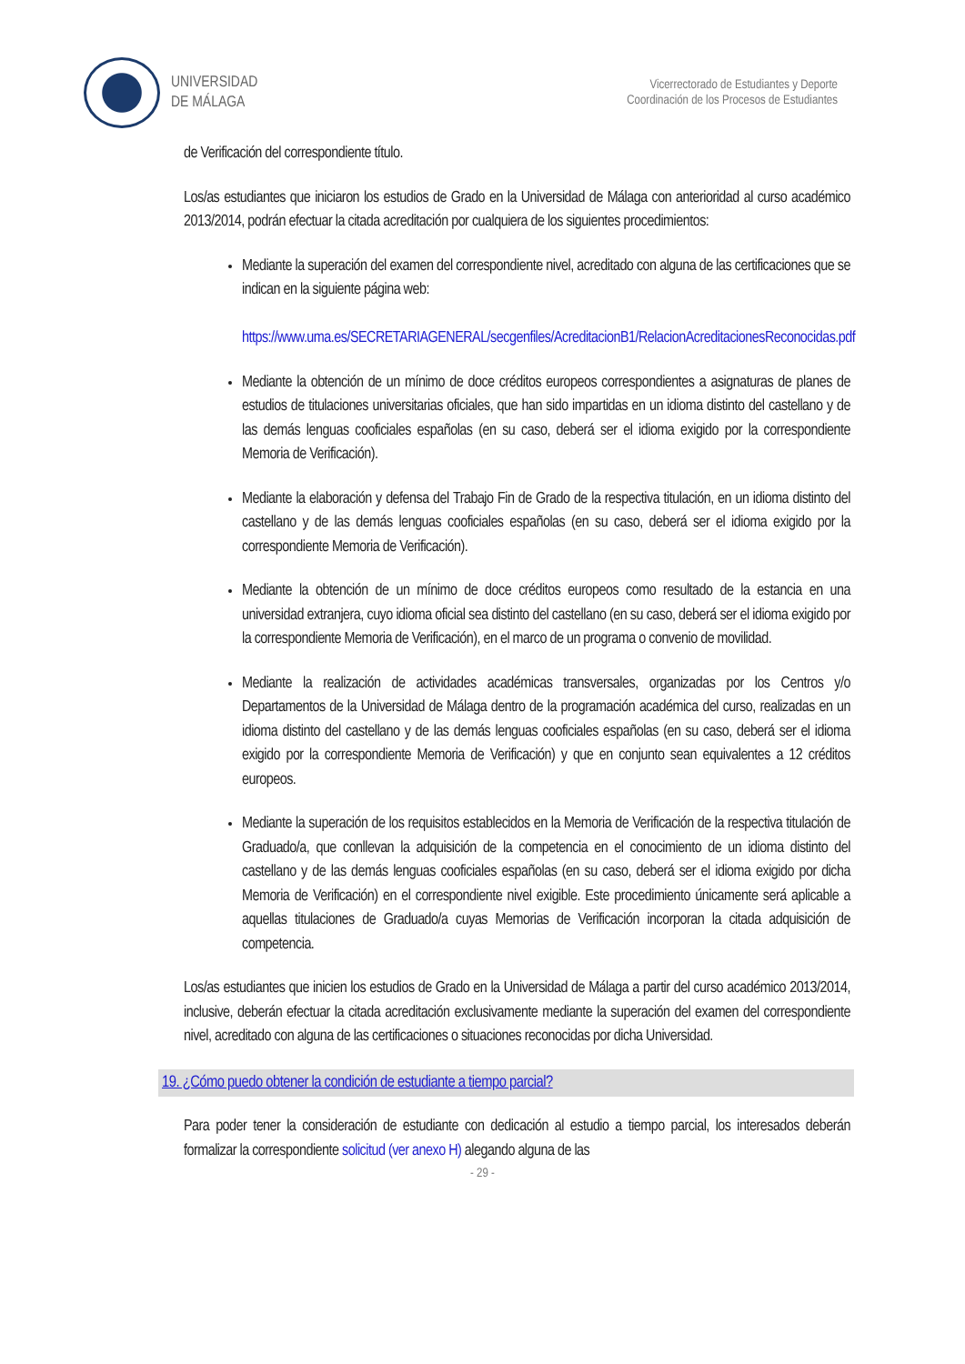UNIVERSIDAD
DE MÁLAGA
Vicerrectorado de Estudiantes y Deporte
Coordinación de los Procesos de Estudiantes
de Verificación del correspondiente título.
Los/as estudiantes que iniciaron los estudios de Grado en la Universidad de Málaga con anterioridad al curso académico 2013/2014, podrán efectuar la citada acreditación por cualquiera de los siguientes procedimientos:
Mediante la superación del examen del correspondiente nivel, acreditado con alguna de las certificaciones que se indican en la siguiente página web:
https://www.uma.es/SECRETARIAGENERAL/secgenfiles/AcreditacionB1/RelacionAcreditacionesReconocidas.pdf
Mediante la obtención de un mínimo de doce créditos europeos correspondientes a asignaturas de planes de estudios de titulaciones universitarias oficiales, que han sido impartidas en un idioma distinto del castellano y de las demás lenguas cooficiales españolas (en su caso, deberá ser el idioma exigido por la correspondiente Memoria de Verificación).
Mediante la elaboración y defensa del Trabajo Fin de Grado de la respectiva titulación, en un idioma distinto del castellano y de las demás lenguas cooficiales españolas (en su caso, deberá ser el idioma exigido por la correspondiente Memoria de Verificación).
Mediante la obtención de un mínimo de doce créditos europeos como resultado de la estancia en una universidad extranjera, cuyo idioma oficial sea distinto del castellano (en su caso, deberá ser el idioma exigido por la correspondiente Memoria de Verificación), en el marco de un programa o convenio de movilidad.
Mediante la realización de actividades académicas transversales, organizadas por los Centros y/o Departamentos de la Universidad de Málaga dentro de la programación académica del curso, realizadas en un idioma distinto del castellano y de las demás lenguas cooficiales españolas (en su caso, deberá ser el idioma exigido por la correspondiente Memoria de Verificación) y que en conjunto sean equivalentes a 12 créditos europeos.
Mediante la superación de los requisitos establecidos en la Memoria de Verificación de la respectiva titulación de Graduado/a, que conllevan la adquisición de la competencia en el conocimiento de un idioma distinto del castellano y de las demás lenguas cooficiales españolas (en su caso, deberá ser el idioma exigido por dicha Memoria de Verificación) en el correspondiente nivel exigible. Este procedimiento únicamente será aplicable a aquellas titulaciones de Graduado/a cuyas Memorias de Verificación incorporan la citada adquisición de competencia.
Los/as estudiantes que inicien los estudios de Grado en la Universidad de Málaga a partir del curso académico 2013/2014, inclusive, deberán efectuar la citada acreditación exclusivamente mediante la superación del examen del correspondiente nivel, acreditado con alguna de las certificaciones o situaciones reconocidas por dicha Universidad.
19. ¿Cómo puedo obtener la condición de estudiante a tiempo parcial?
Para poder tener la consideración de estudiante con dedicación al estudio a tiempo parcial, los interesados deberán formalizar la correspondiente solicitud (ver anexo H) alegando alguna de las
- 29 -